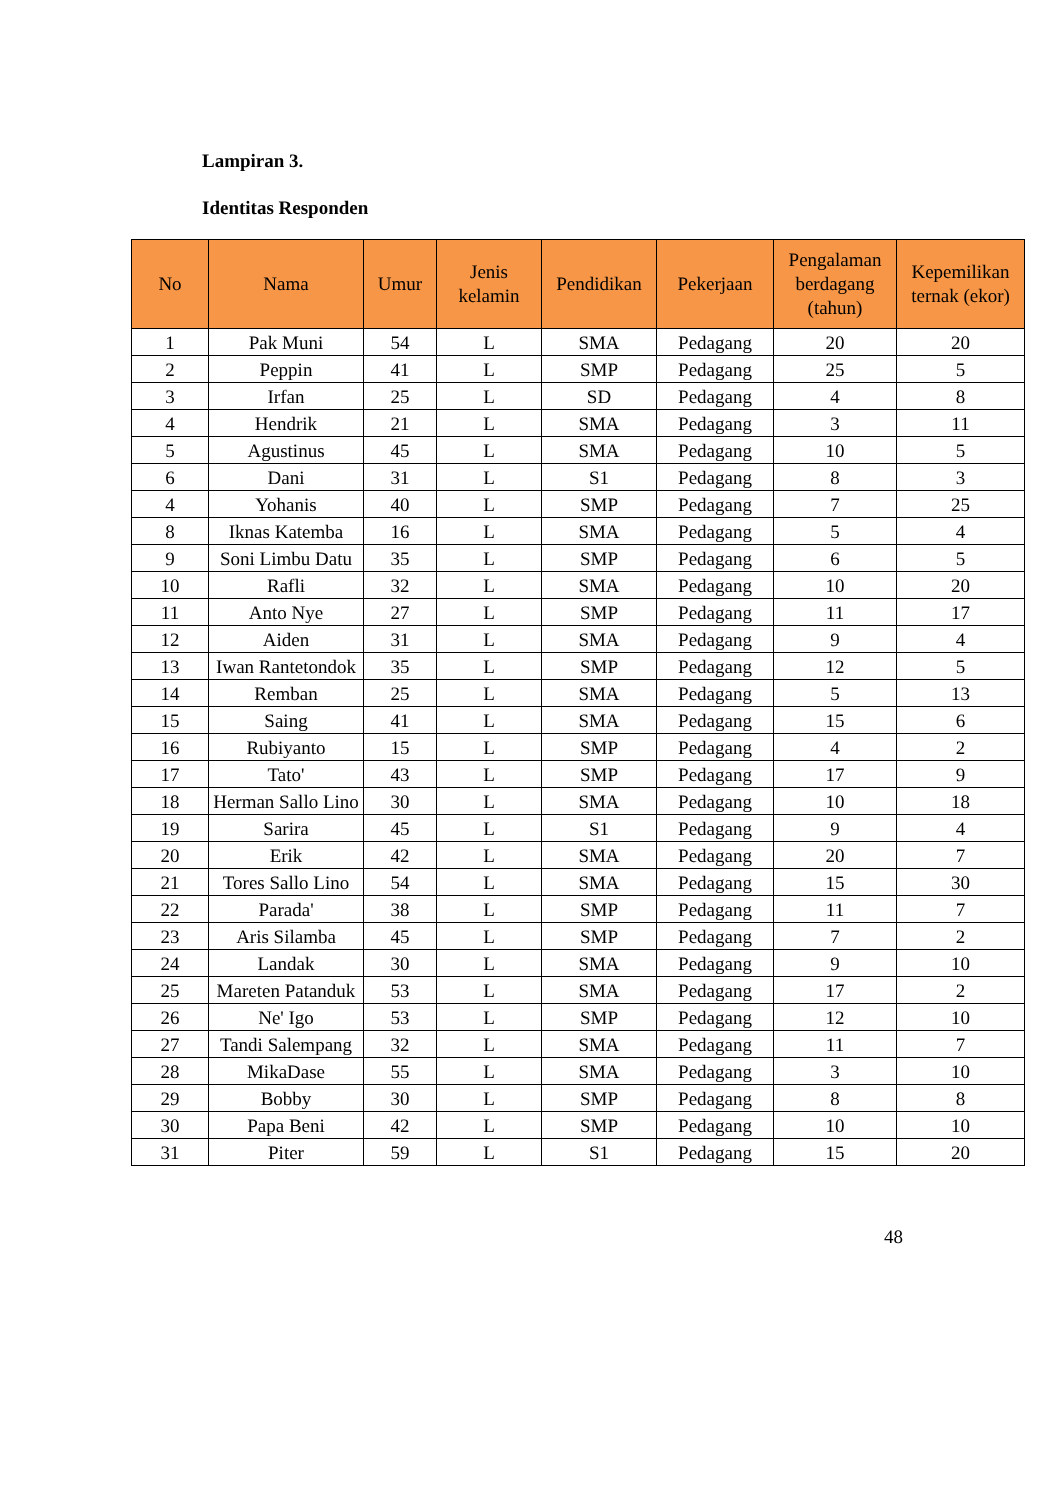Lampiran 3.
Identitas Responden
| No | Nama | Umur | Jenis kelamin | Pendidikan | Pekerjaan | Pengalaman berdagang (tahun) | Kepemilikan ternak (ekor) |
| --- | --- | --- | --- | --- | --- | --- | --- |
| 1 | Pak Muni | 54 | L | SMA | Pedagang | 20 | 20 |
| 2 | Peppin | 41 | L | SMP | Pedagang | 25 | 5 |
| 3 | Irfan | 25 | L | SD | Pedagang | 4 | 8 |
| 4 | Hendrik | 21 | L | SMA | Pedagang | 3 | 11 |
| 5 | Agustinus | 45 | L | SMA | Pedagang | 10 | 5 |
| 6 | Dani | 31 | L | S1 | Pedagang | 8 | 3 |
| 4 | Yohanis | 40 | L | SMP | Pedagang | 7 | 25 |
| 8 | Iknas Katemba | 16 | L | SMA | Pedagang | 5 | 4 |
| 9 | Soni Limbu Datu | 35 | L | SMP | Pedagang | 6 | 5 |
| 10 | Rafli | 32 | L | SMA | Pedagang | 10 | 20 |
| 11 | Anto Nye | 27 | L | SMP | Pedagang | 11 | 17 |
| 12 | Aiden | 31 | L | SMA | Pedagang | 9 | 4 |
| 13 | Iwan Rantetondok | 35 | L | SMP | Pedagang | 12 | 5 |
| 14 | Remban | 25 | L | SMA | Pedagang | 5 | 13 |
| 15 | Saing | 41 | L | SMA | Pedagang | 15 | 6 |
| 16 | Rubiyanto | 15 | L | SMP | Pedagang | 4 | 2 |
| 17 | Tato' | 43 | L | SMP | Pedagang | 17 | 9 |
| 18 | Herman Sallo Lino | 30 | L | SMA | Pedagang | 10 | 18 |
| 19 | Sarira | 45 | L | S1 | Pedagang | 9 | 4 |
| 20 | Erik | 42 | L | SMA | Pedagang | 20 | 7 |
| 21 | Tores Sallo Lino | 54 | L | SMA | Pedagang | 15 | 30 |
| 22 | Parada' | 38 | L | SMP | Pedagang | 11 | 7 |
| 23 | Aris Silamba | 45 | L | SMP | Pedagang | 7 | 2 |
| 24 | Landak | 30 | L | SMA | Pedagang | 9 | 10 |
| 25 | Mareten Patanduk | 53 | L | SMA | Pedagang | 17 | 2 |
| 26 | Ne' Igo | 53 | L | SMP | Pedagang | 12 | 10 |
| 27 | Tandi Salempang | 32 | L | SMA | Pedagang | 11 | 7 |
| 28 | MikaDase | 55 | L | SMA | Pedagang | 3 | 10 |
| 29 | Bobby | 30 | L | SMP | Pedagang | 8 | 8 |
| 30 | Papa Beni | 42 | L | SMP | Pedagang | 10 | 10 |
| 31 | Piter | 59 | L | S1 | Pedagang | 15 | 20 |
48